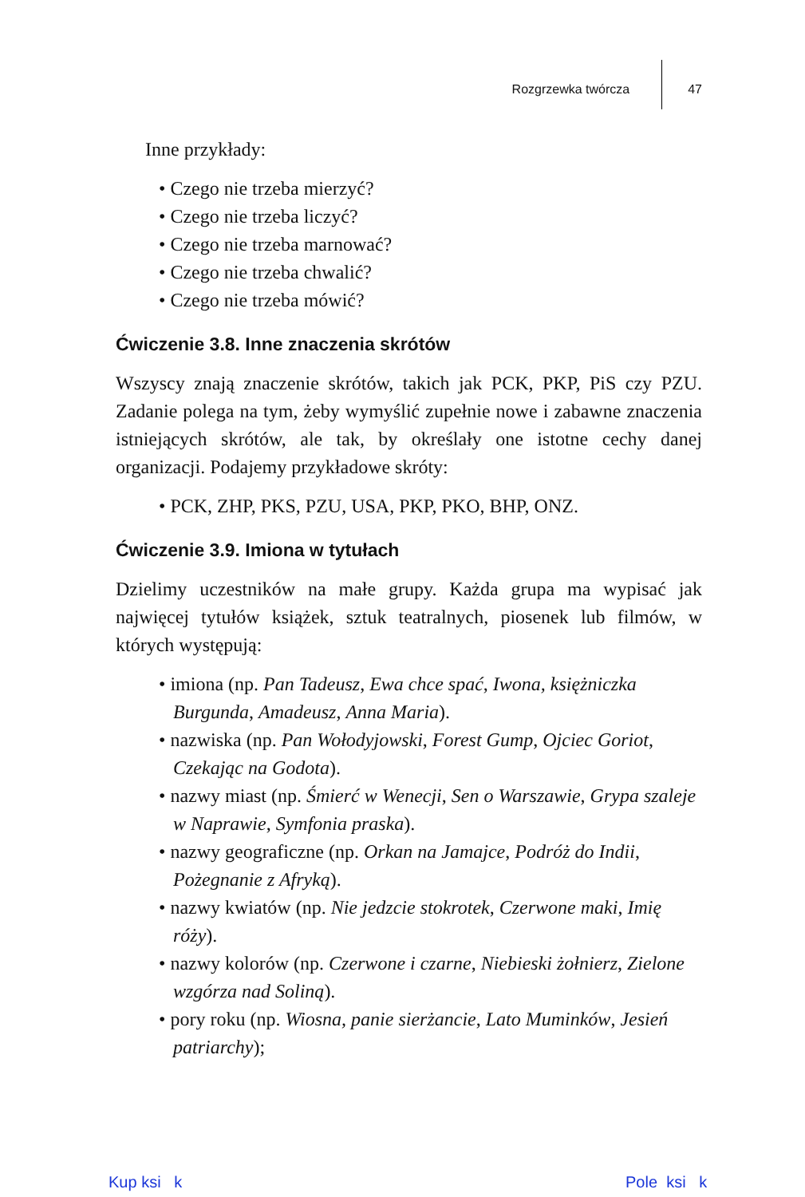Rozgrzewka twórcza 47
Inne przykłady:
• Czego nie trzeba mierzyć?
• Czego nie trzeba liczyć?
• Czego nie trzeba marnować?
• Czego nie trzeba chwalić?
• Czego nie trzeba mówić?
Ćwiczenie 3.8. Inne znaczenia skrótów
Wszyscy znają znaczenie skrótów, takich jak PCK, PKP, PiS czy PZU. Zadanie polega na tym, żeby wymyślić zupełnie nowe i zabawne znaczenia istniejących skrótów, ale tak, by określały one istotne cechy danej organizacji. Podajemy przykładowe skróty:
• PCK, ZHP, PKS, PZU, USA, PKP, PKO, BHP, ONZ.
Ćwiczenie 3.9. Imiona w tytułach
Dzielimy uczestników na małe grupy. Każda grupa ma wypisać jak najwięcej tytułów książek, sztuk teatralnych, piosenek lub filmów, w których występują:
• imiona (np. Pan Tadeusz, Ewa chce spać, Iwona, księżniczka Burgunda, Amadeusz, Anna Maria).
• nazwiska (np. Pan Wołodyjowski, Forest Gump, Ojciec Goriot, Czekając na Godota).
• nazwy miast (np. Śmierć w Wenecji, Sen o Warszawie, Grypa szaleje w Naprawie, Symfonia praska).
• nazwy geograficzne (np. Orkan na Jamajce, Podróż do Indii, Pożegnanie z Afryką).
• nazwy kwiatów (np. Nie jedzcie stokrotek, Czerwone maki, Imię róży).
• nazwy kolorów (np. Czerwone i czarne, Niebieski żołnierz, Zielone wzgórza nad Soliną).
• pory roku (np. Wiosna, panie sierżancie, Lato Muminków, Jesień patriarchy);
Kup ksi k Pole ksi k